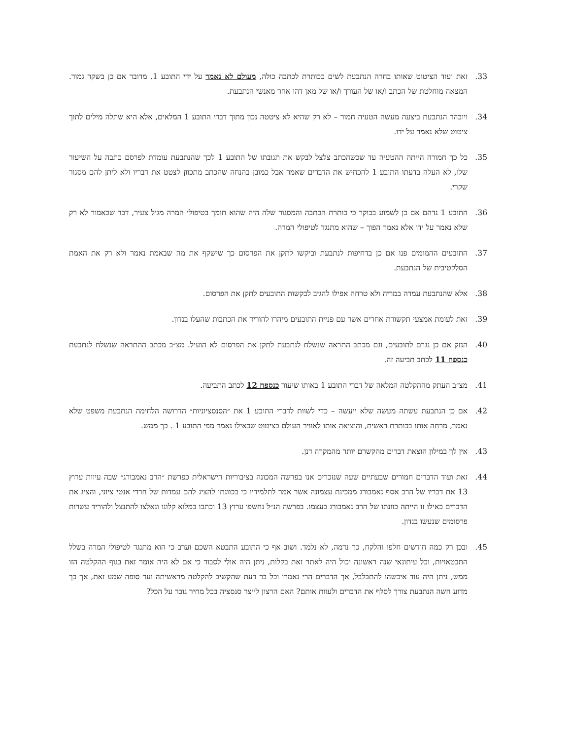33. זאת ועוד הציטוט שאותו בחרה הנתבעת לשים ככותרת לכתבה כולה, מעולם לא נאמר על ידי התובע 1. מדובר אם כן בשקר גמור. המצאה מוחלטת של הכתב ו/או של העורך ו/או של מאן דהו אחר מאנשי הנתבעת.
34. ויובהר הנתבעת ביצעה מעשה הטעיה חמור – לא רק שהיא לא ציטטה נכון מתוך דברי התובע 1 המלאים, אלא היא שתלה מילים לתוך ציטוט שלא נאמר על ידו.
35. כל כך חמורה הייתה ההטעיה עד שכשהכתב צלצל לבקש את תגובתו של התובע 1 לכך שהנתבעת עומדת לפרסם כתבה על השיעור שלו, לא העלה בדעתו התובע 1 להכחיש את הדברים שאמר אבל כמובן בהנחה שהכתב מתכוון לצטט את דבריו ולא ליתן להם מסגור שקרי.
36. התובע 1 נדהם אם כן לשמוע בבוקר כי כותרת הכתבה והמסגור שלה היה שהוא תומך בטיפולי המרה מגיל צעיר, דבר שכאמור לא רק שלא נאמר על ידו אלא נאמר הפוך – שהוא מתנגד לטיפולי המרה.
37. התובעים ההמומים פנו אם כן בדחיפות לנתבעת וביקשו לתקן את הפרסום כך שישקף את מה שבאמת נאמר ולא רק את האמת הסלקטיבית של הנתבעת.
38. אלא שהנתבעת עמדה במריה ולא טרחה אפילו להגיב לבקשות התובעים לתקן את הפרסום.
39. זאת לעומת אמצעי תקשורת אחרים אשר עם פניית התובעים מיהרו להוריד את הכתבות שהעלו בנדון.
40. הנזק אם כן נגרם לתובעים, וגם מכתב התראה שנשלח לנתבעת לתקן את הפרסום לא הועיל. מצ״ב מכתב ההתראה שנשלח לנתבעת כנספח 11 לכתב תביעה זה.
41. מצ״ב העתק מההקלטה המלאה של דברי התובע 1 באותו שיעור כנספח 12 לכתב התביעה.
42. אם כן הנתבעת עשתה מעשה שלא ייעשה – כדי לשוות לדברי התובע 1 את ״הסנסציוניות״ הדרושה הלחימה הנתבעת משפט שלא נאמר, מרחה אותו בכותרת ראשית, והוציאה אותו לאוויר העולם כציטוט שכאילו נאמר מפי התובע 1 . כך ממש.
43. אין לך במילון הוצאת דברים מהקשרם יותר מהמקרה דנן.
44. זאת ועוד הדברים חמורים שבעתיים שעה שנזכרים אנו בפרשה המכונה בציבוריות הישראלית כפרשת ״הרב נאמבורג״ שבה עיוות ערוץ 13 את דבריו של הרב אסף נאמבורג ממכינת עצמונה אשר אמר לתלמידיו כי בכוונתו להציג להם עמדות של חרדי אנטי ציוני, והציג את הדברים כאילו זו הייתה כוונתו של הרב נאמבורג בעצמו. בפרשה הנ״ל נחשפו ערוץ 13 וכתבו במלוא קלונו ונאלצו להתנצל ולהוריד עשרות פרסומים שנעשו בנדון.
45. ובכן רק כמה חודשים חלפו והלקח, כך נדמה, לא נלמד. ושוב אף כי התובע התבטא השכם וערב כי הוא מתנגד לטיפולי המרה בשלל התבטאויות, וכל עיתונאי שנה ראשונה יכול היה לאתר זאת בקלות, ניתן היה אולי לסבור כי אם לא היה אומר זאת בגוף ההקלטה הזו ממש, ניתן היה עוד איכשהו להתבלבל, אך הדברים הרי נאמרו וכל בר דעת שהקשיב להקלטה מראשיתה ועד סופה שמע זאת, אך כך מדוע חשה הנתבעת צורך לסלף את הדברים ולעוות אותם? האם הרצון לייצר סנסציה בכל מחיר גובר על הכל?